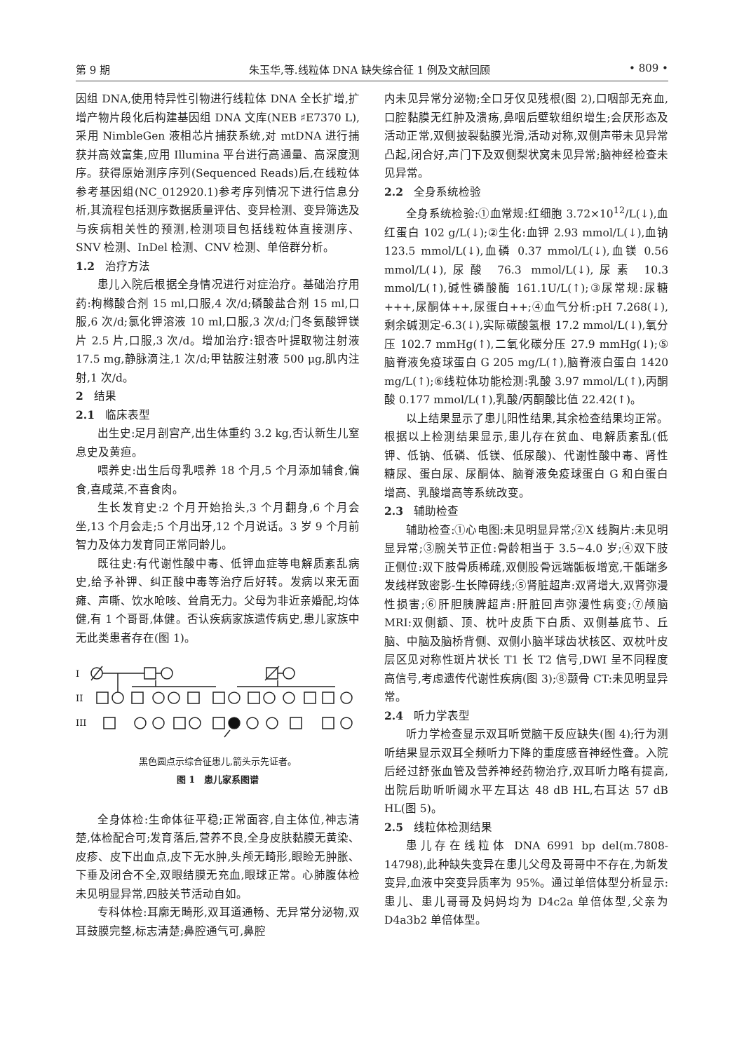第 9 期 朱玉华,等.线粒体 DNA 缺失综合征 1 例及文献回顾 • 809 •
因组 DNA,使用特异性引物进行线粒体 DNA 全长扩增,扩增产物片段化后构建基因组 DNA 文库(NEB ♯E7370 L),采用 NimbleGen 液相芯片捕获系统,对 mtDNA 进行捕获并高效富集,应用 Illumina 平台进行高通量、高深度测序。获得原始测序序列(Sequenced Reads)后,在线粒体参考基因组(NC_012920.1)参考序列情况下进行信息分析,其流程包括测序数据质量评估、变异检测、变异筛选及与疾病相关性的预测,检测项目包括线粒体直接测序、SNV 检测、InDel 检测、CNV 检测、单倍群分析。
1.2 治疗方法
患儿入院后根据全身情况进行对症治疗。基础治疗用药:枸橼酸合剂 15 ml,口服,4 次/d;磷酸盐合剂 15 ml,口服,6 次/d;氯化钾溶液 10 ml,口服,3 次/d;门冬氨酸钾镁片 2.5 片,口服,3 次/d。增加治疗:银杏叶提取物注射液 17.5 mg,静脉滴注,1 次/d;甲钴胺注射液 500 μg,肌内注射,1 次/d。
2 结果
2.1 临床表型
出生史:足月剖宫产,出生体重约 3.2 kg,否认新生儿窒息史及黄疸。
喂养史:出生后母乳喂养 18 个月,5 个月添加辅食,偏食,喜咸菜,不喜食肉。
生长发育史:2 个月开始抬头,3 个月翻身,6 个月会坐,13 个月会走;5 个月出牙,12 个月说话。3 岁 9 个月前智力及体力发育同正常同龄儿。
既往史:有代谢性酸中毒、低钾血症等电解质紊乱病史,给予补钾、纠正酸中毒等治疗后好转。发病以来无面瘫、声嘶、饮水呛咳、耸肩无力。父母为非近亲婚配,均体健,有 1 个哥哥,体健。否认疾病家族遗传病史,患儿家族中无此类患者存在(图 1)。
I
II
III
黑色圆点示综合征患儿,箭头示先证者。
图 1　患儿家系图谱
全身体检:生命体征平稳;正常面容,自主体位,神志清楚,体检配合可;发育落后,营养不良,全身皮肤黏膜无黄染、皮疹、皮下出血点,皮下无水肿,头颅无畸形,眼睑无肿胀、下垂及闭合不全,双眼结膜无充血,眼球正常。心肺腹体检未见明显异常,四肢关节活动自如。
专科体检:耳廓无畸形,双耳道通畅、无异常分泌物,双耳鼓膜完整,标志清楚;鼻腔通气可,鼻腔
内未见异常分泌物;全口牙仅见残根(图 2),口咽部无充血,口腔黏膜无红肿及溃疡,鼻咽后壁软组织增生;会厌形态及活动正常,双侧披裂黏膜光滑,活动对称,双侧声带未见异常凸起,闭合好,声门下及双侧梨状窝未见异常;脑神经检查未见异常。
2.2 全身系统检验
全身系统检验:①血常规:红细胞 3.72×10<sup>12</sup>/L(↓),血红蛋白 102 g/L(↓);②生化:血钾 2.93 mmol/L(↓),血钠 123.5 mmol/L(↓),血磷 0.37 mmol/L(↓),血镁 0.56 mmol/L(↓),尿酸 76.3 mmol/L(↓),尿素 10.3 mmol/L(↑),碱性磷酸酶 161.1U/L(↑);③尿常规:尿糖+++,尿酮体++,尿蛋白++;④血气分析:pH 7.268(↓),剩余碱测定-6.3(↓),实际碳酸氢根 17.2 mmol/L(↓),氧分压 102.7 mmHg(↑),二氧化碳分压 27.9 mmHg(↓);⑤脑脊液免疫球蛋白 G 205 mg/L(↑),脑脊液白蛋白 1420 mg/L(↑);⑥线粒体功能检测:乳酸 3.97 mmol/L(↑),丙酮酸 0.177 mmol/L(↑),乳酸/丙酮酸比值 22.42(↑)。
以上结果显示了患儿阳性结果,其余检查结果均正常。根据以上检测结果显示,患儿存在贫血、电解质紊乱(低钾、低钠、低磷、低镁、低尿酸)、代谢性酸中毒、肾性糖尿、蛋白尿、尿酮体、脑脊液免疫球蛋白 G 和白蛋白增高、乳酸增高等系统改变。
2.3 辅助检查
辅助检查:①心电图:未见明显异常;②X 线胸片:未见明显异常;③腕关节正位:骨龄相当于 3.5~4.0 岁;④双下肢正侧位:双下肢骨质稀疏,双侧股骨远端骺板增宽,干骺端多发线样致密影-生长障碍线;⑤肾脏超声:双肾增大,双肾弥漫性损害;⑥肝胆胰脾超声:肝脏回声弥漫性病变;⑦颅脑 MRI:双侧额、顶、枕叶皮质下白质、双侧基底节、丘脑、中脑及脑桥背侧、双侧小脑半球齿状核区、双枕叶皮层区见对称性斑片状长 T1 长 T2 信号,DWI 呈不同程度高信号,考虑遗传代谢性疾病(图 3);⑧颞骨 CT:未见明显异常。
2.4 听力学表型
听力学检查显示双耳听觉脑干反应缺失(图 4);行为测听结果显示双耳全频听力下降的重度感音神经性聋。入院后经过舒张血管及营养神经药物治疗,双耳听力略有提高,出院后助听听阈水平左耳达 48 dB HL,右耳达 57 dB HL(图 5)。
2.5 线粒体检测结果
患儿存在线粒体 DNA 6991 bp del(m.7808-14798),此种缺失变异在患儿父母及哥哥中不存在,为新发变异,血液中突变异质率为 95%。通过单倍体型分析显示:患儿、患儿哥哥及妈妈均为 D4c2a 单倍体型,父亲为 D4a3b2 单倍体型。